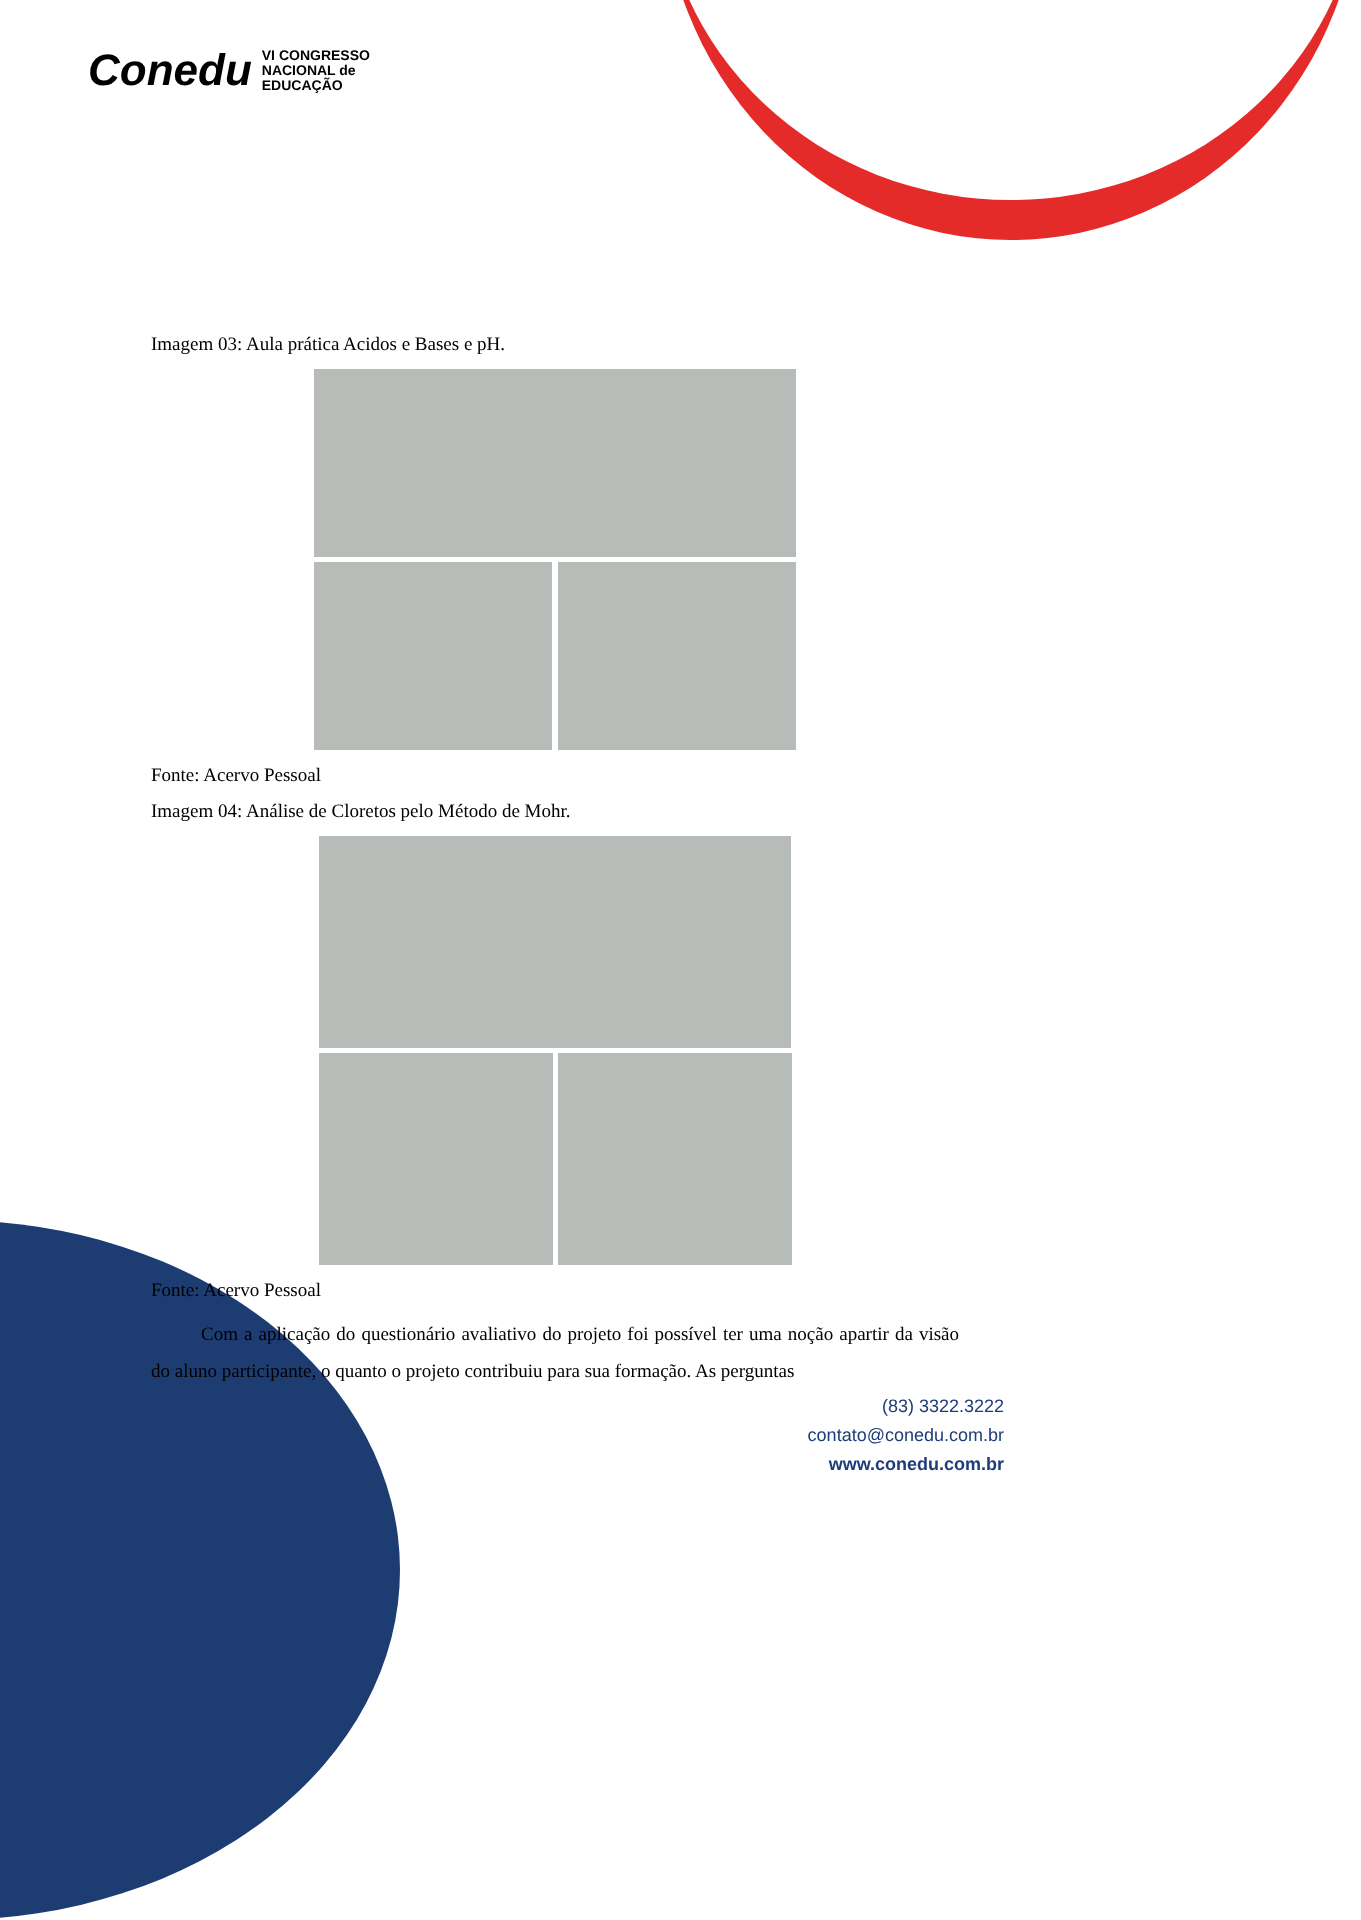Conedu VI CONGRESSO
NACIONAL de
EDUCAÇÃO
Imagem 03: Aula prática Acidos e Bases e pH.
Fonte: Acervo Pessoal
Imagem 04: Análise de Cloretos pelo Método de Mohr.
Fonte: Acervo Pessoal
Com a aplicação do questionário avaliativo do projeto foi possível ter uma noção apartir da visão do aluno participante, o quanto o projeto contribuiu para sua formação. As perguntas
(83) 3322.3222
contato@conedu.com.br
www.conedu.com.br